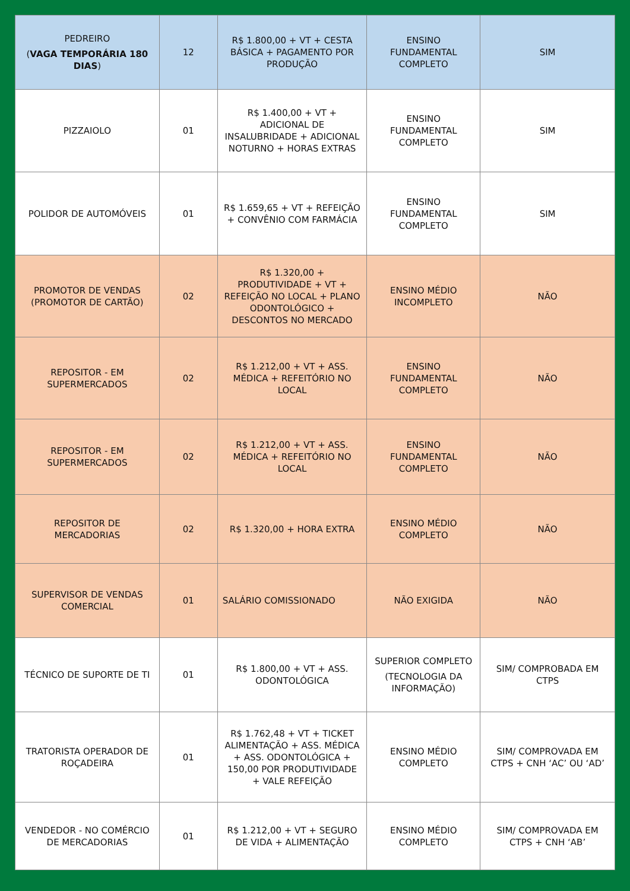| PEDREIRO ( VAGA TEMPORÁRIA 180 DIAS ) | 12 | R$ 1.800,00 + VT + CESTA BÁSICA + PAGAMENTO POR PRODUÇÃO | ENSINO FUNDAMENTAL COMPLETO | SIM |
| PIZZAIOLO | 01 | R$ 1.400,00 + VT + ADICIONAL DE INSALUBRIDADE + ADICIONAL NOTURNO + HORAS EXTRAS | ENSINO FUNDAMENTAL COMPLETO | SIM |
| POLIDOR DE AUTOMÓVEIS | 01 | R$ 1.659,65 + VT + REFEIÇÃO + CONVÊNIO COM FARMÁCIA | ENSINO FUNDAMENTAL COMPLETO | SIM |
| PROMOTOR DE VENDAS (PROMOTOR DE CARTÃO) | 02 | R$ 1.320,00 + PRODUTIVIDADE + VT + REFEIÇÃO NO LOCAL + PLANO ODONTOLÓGICO + DESCONTOS NO MERCADO | ENSINO MÉDIO INCOMPLETO | NÃO |
| REPOSITOR - EM SUPERMERCADOS | 02 | R$ 1.212,00 + VT + ASS. MÉDICA + REFEITÓRIO NO LOCAL | ENSINO FUNDAMENTAL COMPLETO | NÃO |
| REPOSITOR - EM SUPERMERCADOS | 02 | R$ 1.212,00 + VT + ASS. MÉDICA + REFEITÓRIO NO LOCAL | ENSINO FUNDAMENTAL COMPLETO | NÃO |
| REPOSITOR DE MERCADORIAS | 02 | R$ 1.320,00 + HORA EXTRA | ENSINO MÉDIO COMPLETO | NÃO |
| SUPERVISOR DE VENDAS COMERCIAL | 01 | SALÁRIO COMISSIONADO | NÃO EXIGIDA | NÃO |
| TÉCNICO DE SUPORTE DE TI | 01 | R$ 1.800,00 + VT + ASS. ODONTOLÓGICA | SUPERIOR COMPLETO (TECNOLOGIA DA INFORMAÇÃO) | SIM/ COMPROBADA EM CTPS |
| TRATORISTA OPERADOR DE ROÇADEIRA | 01 | R$ 1.762,48 + VT + TICKET ALIMENTAÇÃO + ASS. MÉDICA + ASS. ODONTOLÓGICA + 150,00 POR PRODUTIVIDADE + VALE REFEIÇÃO | ENSINO MÉDIO COMPLETO | SIM/ COMPROVADA EM CTPS + CNH ‘AC’ OU ‘AD’ |
| VENDEDOR - NO COMÉRCIO DE MERCADORIAS | 01 | R$ 1.212,00 + VT + SEGURO DE VIDA + ALIMENTAÇÃO | ENSINO MÉDIO COMPLETO | SIM/ COMPROVADA EM CTPS + CNH ‘AB’ |